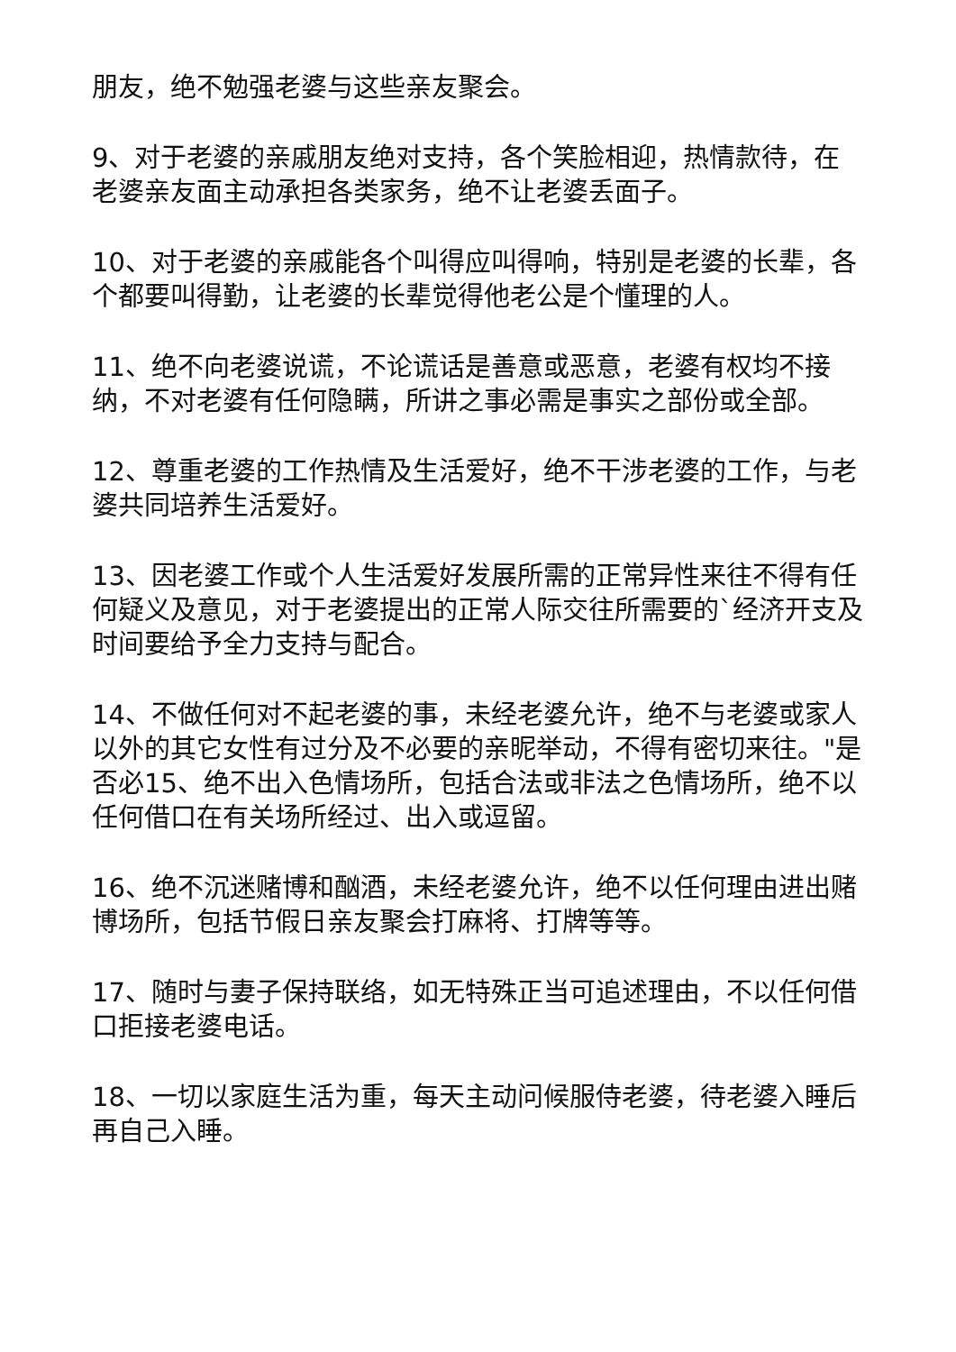朋友，绝不勉强老婆与这些亲友聚会。
9、对于老婆的亲戚朋友绝对支持，各个笑脸相迎，热情款待，在老婆亲友面主动承担各类家务，绝不让老婆丢面子。
10、对于老婆的亲戚能各个叫得应叫得响，特别是老婆的长辈，各个都要叫得勤，让老婆的长辈觉得他老公是个懂理的人。
11、绝不向老婆说谎，不论谎话是善意或恶意，老婆有权均不接纳，不对老婆有任何隐瞒，所讲之事必需是事实之部份或全部。
12、尊重老婆的工作热情及生活爱好，绝不干涉老婆的工作，与老婆共同培养生活爱好。
13、因老婆工作或个人生活爱好发展所需的正常异性来往不得有任何疑义及意见，对于老婆提出的正常人际交往所需要的`经济开支及时间要给予全力支持与配合。
14、不做任何对不起老婆的事，未经老婆允许，绝不与老婆或家人以外的其它女性有过分及不必要的亲昵举动，不得有密切来往。"是否必15、绝不出入色情场所，包括合法或非法之色情场所，绝不以任何借口在有关场所经过、出入或逗留。
16、绝不沉迷赌博和酗酒，未经老婆允许，绝不以任何理由进出赌博场所，包括节假日亲友聚会打麻将、打牌等等。
17、随时与妻子保持联络，如无特殊正当可追述理由，不以任何借口拒接老婆电话。
18、一切以家庭生活为重，每天主动问候服侍老婆，待老婆入睡后再自己入睡。